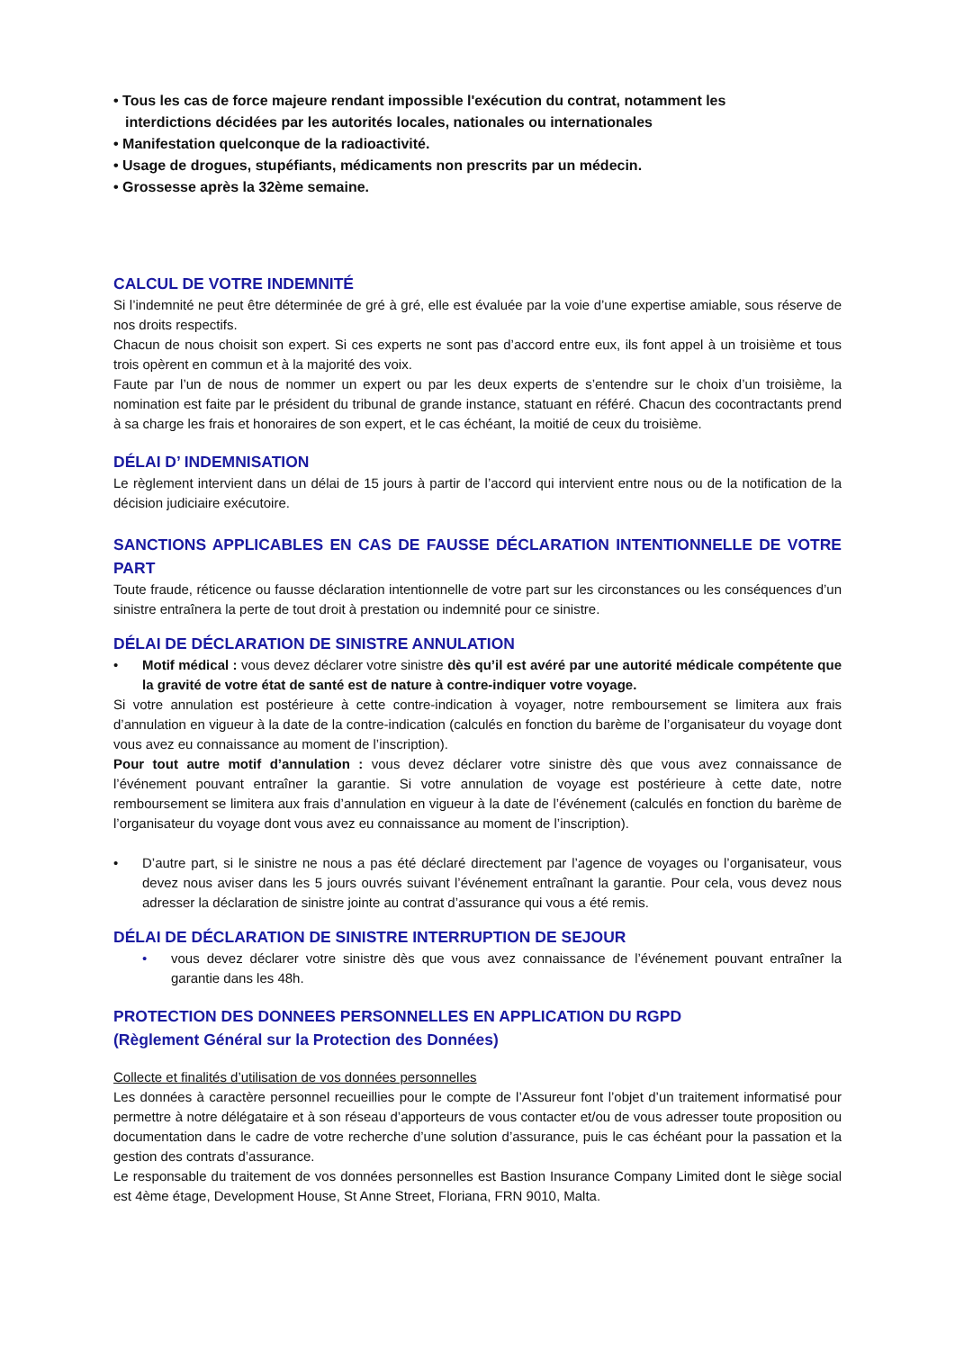• Tous les cas de force majeure rendant impossible l'exécution du contrat, notamment les
interdictions décidées par les autorités locales, nationales ou internationales
• Manifestation quelconque de la radioactivité.
• Usage de drogues, stupéfiants, médicaments non prescrits par un médecin.
• Grossesse après la 32ème semaine.
CALCUL DE VOTRE INDEMNITÉ
Si l’indemnité ne peut être déterminée de gré à gré, elle est évaluée par la voie d’une expertise amiable, sous réserve de nos droits respectifs.
Chacun de nous choisit son expert. Si ces experts ne sont pas d’accord entre eux, ils font appel à un troisième et tous trois opèrent en commun et à la majorité des voix.
Faute par l’un de nous de nommer un expert ou par les deux experts de s’entendre sur le choix d’un troisième, la nomination est faite par le président du tribunal de grande instance, statuant en référé. Chacun des cocontractants prend à sa charge les frais et honoraires de son expert, et le cas échéant, la moitié de ceux du troisième.
DÉLAI D’ INDEMNISATION
Le règlement intervient dans un délai de 15 jours à partir de l’accord qui intervient entre nous ou de la notification de la décision judiciaire exécutoire.
SANCTIONS APPLICABLES EN CAS DE FAUSSE DÉCLARATION INTENTIONNELLE DE VOTRE PART
Toute fraude, réticence ou fausse déclaration intentionnelle de votre part sur les circonstances ou les conséquences d’un sinistre entraînera la perte de tout droit à prestation ou indemnité pour ce sinistre.
DÉLAI DE DÉCLARATION DE SINISTRE ANNULATION
• Motif médical : vous devez déclarer votre sinistre dès qu’il est avéré par une autorité médicale compétente que la gravité de votre état de santé est de nature à contre-indiquer votre voyage.
Si votre annulation est postérieure à cette contre-indication à voyager, notre remboursement se limitera aux frais d’annulation en vigueur à la date de la contre-indication (calculés en fonction du barème de l’organisateur du voyage dont vous avez eu connaissance au moment de l’inscription).
Pour tout autre motif d’annulation : vous devez déclarer votre sinistre dès que vous avez connaissance de l’événement pouvant entraîner la garantie. Si votre annulation de voyage est postérieure à cette date, notre remboursement se limitera aux frais d’annulation en vigueur à la date de l’événement (calculés en fonction du barème de l’organisateur du voyage dont vous avez eu connaissance au moment de l’inscription).
• D’autre part, si le sinistre ne nous a pas été déclaré directement par l’agence de voyages ou l’organisateur, vous devez nous aviser dans les 5 jours ouvrés suivant l’événement entraînant la garantie. Pour cela, vous devez nous adresser la déclaration de sinistre jointe au contrat d’assurance qui vous a été remis.
DÉLAI DE DÉCLARATION DE SINISTRE INTERRUPTION DE SEJOUR
• vous devez déclarer votre sinistre dès que vous avez connaissance de l’événement pouvant entraîner la garantie dans les 48h.
PROTECTION DES DONNEES PERSONNELLES EN APPLICATION DU RGPD
(Règlement Général sur la Protection des Données)
Collecte et finalités d’utilisation de vos données personnelles
Les données à caractère personnel recueillies pour le compte de l’Assureur font l’objet d’un traitement informatisé pour permettre à notre délégataire et à son réseau d’apporteurs de vous contacter et/ou de vous adresser toute proposition ou documentation dans le cadre de votre recherche d’une solution d’assurance, puis le cas échéant pour la passation et la gestion des contrats d’assurance.
Le responsable du traitement de vos données personnelles est Bastion Insurance Company Limited dont le siège social est 4ème étage, Development House, St Anne Street, Floriana, FRN 9010, Malta.